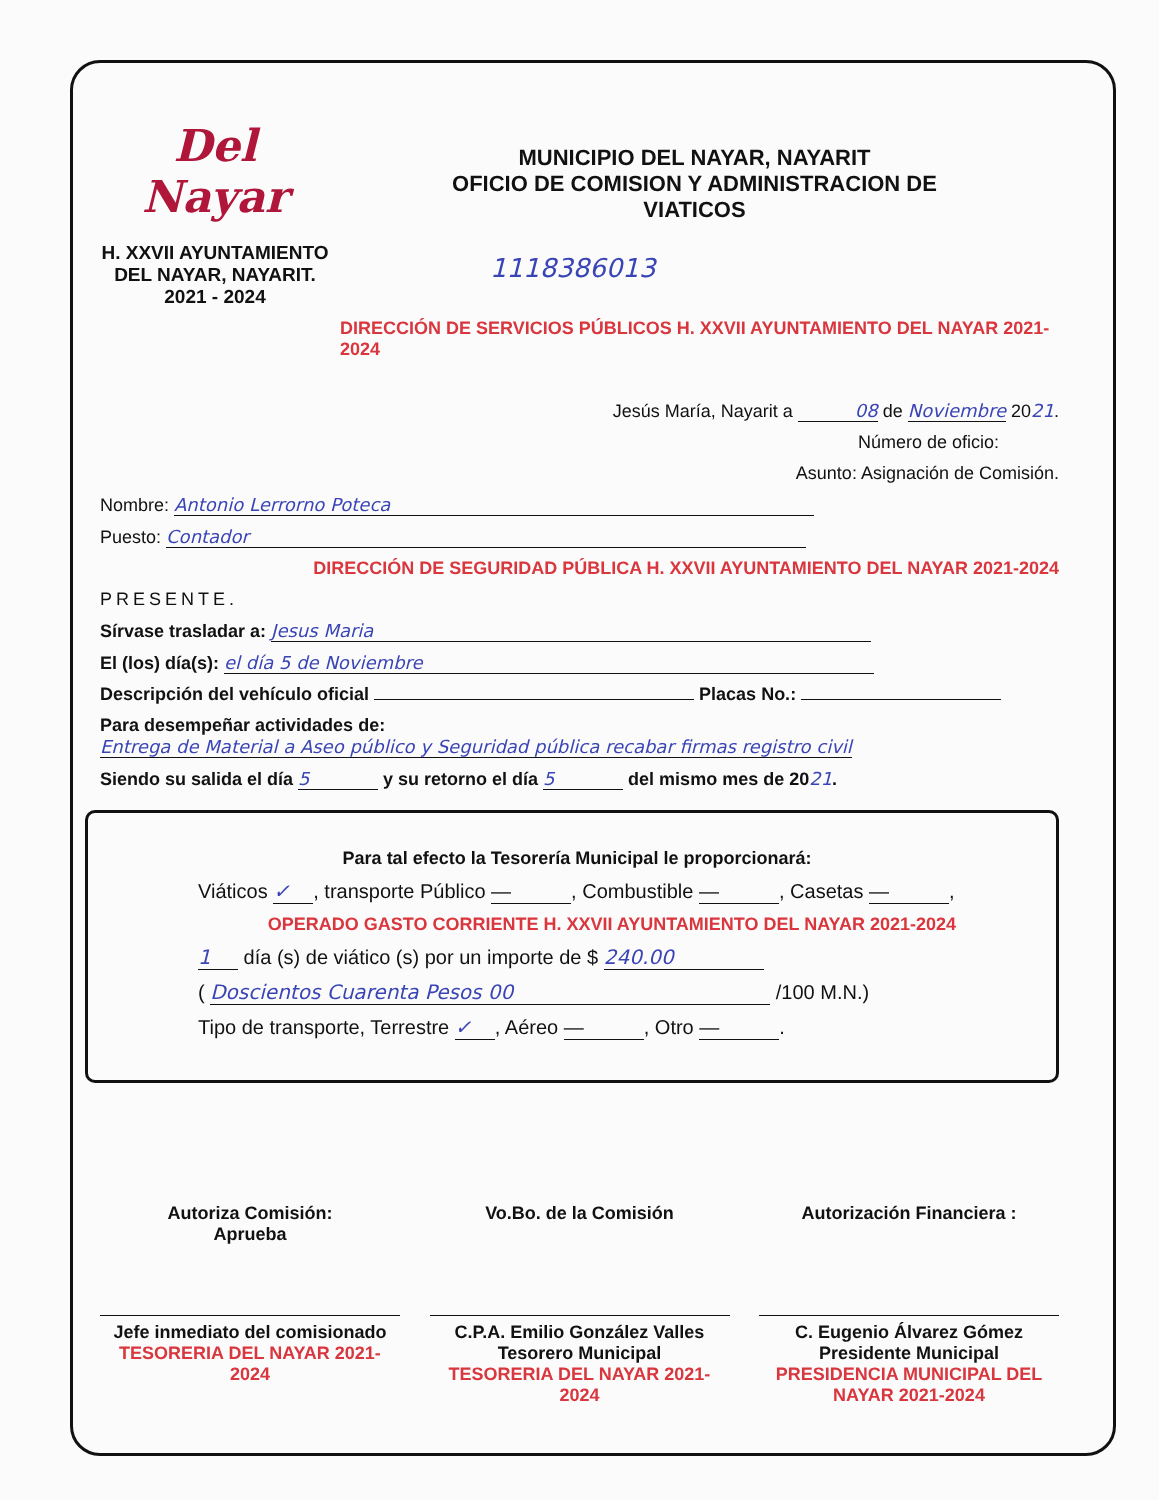Del Nayar
H. XXVII AYUNTAMIENTO
DEL NAYAR, NAYARIT.
2021 - 2024
MUNICIPIO DEL NAYAR, NAYARIT
OFICIO DE COMISION Y ADMINISTRACION DE
VIATICOS
1118386013
DIRECCIÓN DE SERVICIOS PÚBLICOS H. XXVII AYUNTAMIENTO DEL NAYAR 2021-2024
Jesús María, Nayarit a 08 de Noviembre 2021.
Número de oficio:
Asunto: Asignación de Comisión.
Nombre: Antonio Lerrorno Poteca
Puesto: Contador
DIRECCIÓN DE SEGURIDAD PÚBLICA H. XXVII AYUNTAMIENTO DEL NAYAR 2021-2024
PRESENTE.
Sírvase trasladar a: Jesus Maria
El (los) día(s): el día 5 de Noviembre
Descripción del vehículo oficial Placas No.:
Para desempeñar actividades de: Entrega de Material a Aseo público y Seguridad pública recabar firmas registro civil
Siendo su salida el día 5 y su retorno el día 5 del mismo mes de 2021.
Para tal efecto la Tesorería Municipal le proporcionará:
Viáticos ✓, transporte Público —, Combustible —, Casetas —,
OPERADO GASTO CORRIENTE H. XXVII AYUNTAMIENTO DEL NAYAR 2021-2024
1 día (s) de viático (s) por un importe de $ 240.00
( Doscientos Cuarenta Pesos 00 /100 M.N.)
Tipo de transporte, Terrestre ✓, Aéreo —, Otro —.
Autoriza Comisión:
Aprueba
Jefe inmediato del comisionado
TESORERIA DEL NAYAR 2021-2024
Vo.Bo. de la Comisión
C.P.A. Emilio González Valles
Tesorero Municipal
TESORERIA DEL NAYAR 2021-2024
Autorización Financiera :
C. Eugenio Álvarez Gómez
Presidente Municipal
PRESIDENCIA MUNICIPAL DEL NAYAR 2021-2024